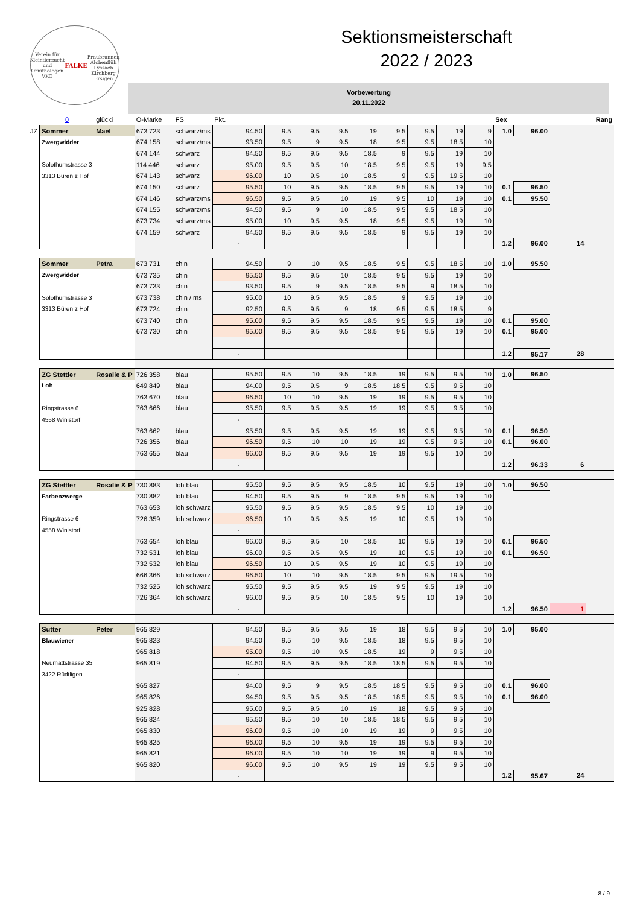Verein für Kleintierzucht und Ornithologen
VKO
FALKE
Fraubrunnen Alchenflüh Lyssach Kirchberg Ersigen
Sektionsmeisterschaft
2022 / 2023
Vorbewertung
20.11.2022
| | 0 | glücki | O-Marke | FS | Pkt. | | | | | | | | | Sex | | | Rang |
| --- | --- | --- | --- | --- | --- | --- | --- | --- | --- | --- | --- | --- | --- | --- | --- | --- | --- |
| JZ | Sommer | Mael | 673 723 | schwarz/ms | 94.50 | 9.5 | 9.5 | 9.5 | 19 | 9.5 | 9.5 | 19 | 9 | 1.0 | 96.00 | | |
| | Zwergwidder | | 674 158 | schwarz/ms | 93.50 | 9.5 | 9 | 9.5 | 18 | 9.5 | 9.5 | 18.5 | 10 | | | | |
| | | | 674 144 | schwarz | 94.50 | 9.5 | 9.5 | 9.5 | 18.5 | 9 | 9.5 | 19 | 10 | | | | |
| | Solothurnstrasse 3 | | 114 446 | schwarz | 95.00 | 9.5 | 9.5 | 10 | 18.5 | 9.5 | 9.5 | 19 | 9.5 | | | | |
| | 3313 Büren z Hof | | 674 143 | schwarz | 96.00 | 10 | 9.5 | 10 | 18.5 | 9 | 9.5 | 19.5 | 10 | | | | |
| | | | 674 150 | schwarz | 95.50 | 10 | 9.5 | 9.5 | 18.5 | 9.5 | 9.5 | 19 | 10 | 0.1 | 96.50 | | |
| | | | 674 146 | schwarz/ms | 96.50 | 9.5 | 9.5 | 10 | 19 | 9.5 | 10 | 19 | 10 | 0.1 | 95.50 | | |
| | | | 674 155 | schwarz/ms | 94.50 | 9.5 | 9 | 10 | 18.5 | 9.5 | 9.5 | 18.5 | 10 | | | | |
| | | | 673 734 | schwarz/ms | 95.00 | 10 | 9.5 | 9.5 | 18 | 9.5 | 9.5 | 19 | 10 | | | | |
| | | | 674 159 | schwarz | 94.50 | 9.5 | 9.5 | 9.5 | 18.5 | 9 | 9.5 | 19 | 10 | | | | |
| | | | | | - | | | | | | | | | 1.2 | 96.00 | 14 | |
| | Sommer | Petra | 673 731 | chin | 94.50 | 9 | 10 | 9.5 | 18.5 | 9.5 | 9.5 | 18.5 | 10 | 1.0 | 95.50 | | |
| | Zwergwidder | | 673 735 | chin | 95.50 | 9.5 | 9.5 | 10 | 18.5 | 9.5 | 9.5 | 19 | 10 | | | | |
| | | | 673 733 | chin | 93.50 | 9.5 | 9 | 9.5 | 18.5 | 9.5 | 9 | 18.5 | 10 | | | | |
| | Solothurnstrasse 3 | | 673 738 | chin / ms | 95.00 | 10 | 9.5 | 9.5 | 18.5 | 9 | 9.5 | 19 | 10 | | | | |
| | 3313 Büren z Hof | | 673 724 | chin | 92.50 | 9.5 | 9.5 | 9 | 18 | 9.5 | 9.5 | 18.5 | 9 | | | | |
| | | | 673 740 | chin | 95.00 | 9.5 | 9.5 | 9.5 | 18.5 | 9.5 | 9.5 | 19 | 10 | 0.1 | 95.00 | | |
| | | | 673 730 | chin | 95.00 | 9.5 | 9.5 | 9.5 | 18.5 | 9.5 | 9.5 | 19 | 10 | 0.1 | 95.00 | | |
| | | | | | - | | | | | | | | | 1.2 | 95.17 | 28 | |
| | ZG Stettler | Rosalie & P | 726 358 | blau | 95.50 | 9.5 | 10 | 9.5 | 18.5 | 19 | 9.5 | 9.5 | 10 | 1.0 | 96.50 | | |
| | Loh | | 649 849 | blau | 94.00 | 9.5 | 9.5 | 9 | 18.5 | 18.5 | 9.5 | 9.5 | 10 | | | | |
| | | | 763 670 | blau | 96.50 | 10 | 10 | 9.5 | 19 | 19 | 9.5 | 9.5 | 10 | | | | |
| | Ringstrasse 6 | | 763 666 | blau | 95.50 | 9.5 | 9.5 | 9.5 | 19 | 19 | 9.5 | 9.5 | 10 | | | | |
| | 4558 Winistorf | | | | - | | | | | | | | | | | | |
| | | | 763 662 | blau | 95.50 | 9.5 | 9.5 | 9.5 | 19 | 19 | 9.5 | 9.5 | 10 | 0.1 | 96.50 | | |
| | | | 726 356 | blau | 96.50 | 9.5 | 10 | 10 | 19 | 19 | 9.5 | 9.5 | 10 | 0.1 | 96.00 | | |
| | | | 763 655 | blau | 96.00 | 9.5 | 9.5 | 9.5 | 19 | 19 | 9.5 | 10 | 10 | | | | |
| | | | | | - | | | | | | | | | 1.2 | 96.33 | 6 | |
| | ZG Stettler | Rosalie & P | 730 883 | loh blau | 95.50 | 9.5 | 9.5 | 9.5 | 18.5 | 10 | 9.5 | 19 | 10 | 1.0 | 96.50 | | |
| | Farbenzwerge | | 730 882 | loh blau | 94.50 | 9.5 | 9.5 | 9 | 18.5 | 9.5 | 9.5 | 19 | 10 | | | | |
| | | | 763 653 | loh schwarz | 95.50 | 9.5 | 9.5 | 9.5 | 18.5 | 9.5 | 10 | 19 | 10 | | | | |
| | Ringstrasse 6 | | 726 359 | loh schwarz | 96.50 | 10 | 9.5 | 9.5 | 19 | 10 | 9.5 | 19 | 10 | | | | |
| | 4558 Winistorf | | | | - | | | | | | | | | | | | |
| | | | 763 654 | loh blau | 96.00 | 9.5 | 9.5 | 10 | 18.5 | 10 | 9.5 | 19 | 10 | 0.1 | 96.50 | | |
| | | | 732 531 | loh blau | 96.00 | 9.5 | 9.5 | 9.5 | 19 | 10 | 9.5 | 19 | 10 | 0.1 | 96.50 | | |
| | | | 732 532 | loh blau | 96.50 | 10 | 9.5 | 9.5 | 19 | 10 | 9.5 | 19 | 10 | | | | |
| | | | 666 366 | loh schwarz | 96.50 | 10 | 10 | 9.5 | 18.5 | 9.5 | 9.5 | 19.5 | 10 | | | | |
| | | | 732 525 | loh schwarz | 95.50 | 9.5 | 9.5 | 9.5 | 19 | 9.5 | 9.5 | 19 | 10 | | | | |
| | | | 726 364 | loh schwarz | 96.00 | 9.5 | 9.5 | 10 | 18.5 | 9.5 | 10 | 19 | 10 | | | | |
| | | | | | - | | | | | | | | | 1.2 | 96.50 | 1 | |
| | Sutter | Peter | 965 829 | | 94.50 | 9.5 | 9.5 | 9.5 | 19 | 18 | 9.5 | 9.5 | 10 | 1.0 | 95.00 | | |
| | Blauwiener | | 965 823 | | 94.50 | 9.5 | 10 | 9.5 | 18.5 | 18 | 9.5 | 9.5 | 10 | | | | |
| | | | 965 818 | | 95.00 | 9.5 | 10 | 9.5 | 18.5 | 19 | 9 | 9.5 | 10 | | | | |
| | Neumattstrasse 35 | | 965 819 | | 94.50 | 9.5 | 9.5 | 9.5 | 18.5 | 18.5 | 9.5 | 9.5 | 10 | | | | |
| | 3422 Rüdtligen | | | | - | | | | | | | | | | | | |
| | | | 965 827 | | 94.00 | 9.5 | 9 | 9.5 | 18.5 | 18.5 | 9.5 | 9.5 | 10 | 0.1 | 96.00 | | |
| | | | 965 826 | | 94.50 | 9.5 | 9.5 | 9.5 | 18.5 | 18.5 | 9.5 | 9.5 | 10 | 0.1 | 96.00 | | |
| | | | 925 828 | | 95.00 | 9.5 | 9.5 | 10 | 19 | 18 | 9.5 | 9.5 | 10 | | | | |
| | | | 965 824 | | 95.50 | 9.5 | 10 | 10 | 18.5 | 18.5 | 9.5 | 9.5 | 10 | | | | |
| | | | 965 830 | | 96.00 | 9.5 | 10 | 10 | 19 | 19 | 9 | 9.5 | 10 | | | | |
| | | | 965 825 | | 96.00 | 9.5 | 10 | 9.5 | 19 | 19 | 9.5 | 9.5 | 10 | | | | |
| | | | 965 821 | | 96.00 | 9.5 | 10 | 10 | 19 | 19 | 9 | 9.5 | 10 | | | | |
| | | | 965 820 | | 96.00 | 9.5 | 10 | 9.5 | 19 | 19 | 9.5 | 9.5 | 10 | | | | |
| | | | | | - | | | | | | | | | 1.2 | 95.67 | 24 | |
8 / 9